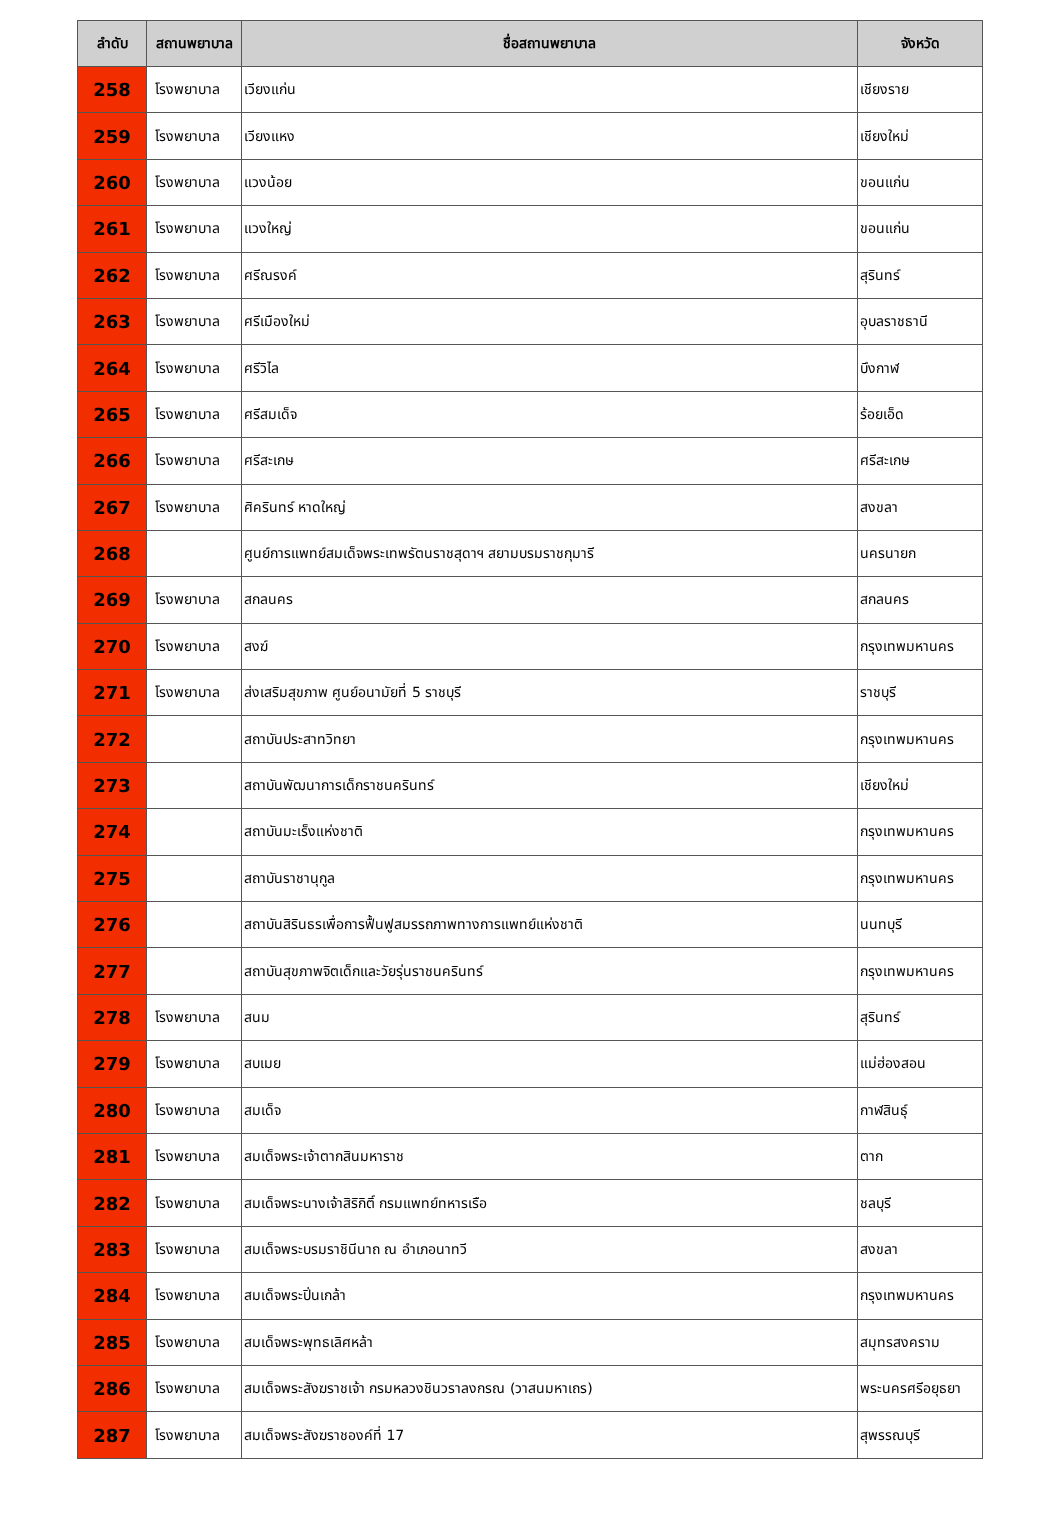| ลำดับ | สถานพยาบาล | ชื่อสถานพยาบาล | จังหวัด |
| --- | --- | --- | --- |
| 258 | โรงพยาบาล | เวียงแก่น | เชียงราย |
| 259 | โรงพยาบาล | เวียงแหง | เชียงใหม่ |
| 260 | โรงพยาบาล | แวงน้อย | ขอนแก่น |
| 261 | โรงพยาบาล | แวงใหญ่ | ขอนแก่น |
| 262 | โรงพยาบาล | ศรีณรงค์ | สุรินทร์ |
| 263 | โรงพยาบาล | ศรีเมืองใหม่ | อุบลราชธานี |
| 264 | โรงพยาบาล | ศรีวิไล | บึงกาฬ |
| 265 | โรงพยาบาล | ศรีสมเด็จ | ร้อยเอ็ด |
| 266 | โรงพยาบาล | ศรีสะเกษ | ศรีสะเกษ |
| 267 | โรงพยาบาล | ศิครินทร์ หาดใหญ่ | สงขลา |
| 268 | | ศูนย์การแพทย์สมเด็จพระเทพรัตนราชสุดาฯ สยามบรมราชกุมารี | นครนายก |
| 269 | โรงพยาบาล | สกลนคร | สกลนคร |
| 270 | โรงพยาบาล | สงฆ์ | กรุงเทพมหานคร |
| 271 | โรงพยาบาล | ส่งเสริมสุขภาพ ศูนย์อนามัยที่ 5 ราชบุรี | ราชบุรี |
| 272 | | สถาบันประสาทวิทยา | กรุงเทพมหานคร |
| 273 | | สถาบันพัฒนาการเด็กราชนครินทร์ | เชียงใหม่ |
| 274 | | สถาบันมะเร็งแห่งชาติ | กรุงเทพมหานคร |
| 275 | | สถาบันราชานุกูล | กรุงเทพมหานคร |
| 276 | | สถาบันสิรินธรเพื่อการฟื้นฟูสมรรถภาพทางการแพทย์แห่งชาติ | นนทบุรี |
| 277 | | สถาบันสุขภาพจิตเด็กและวัยรุ่นราชนครินทร์ | กรุงเทพมหานคร |
| 278 | โรงพยาบาล | สนม | สุรินทร์ |
| 279 | โรงพยาบาล | สบเมย | แม่ฮ่องสอน |
| 280 | โรงพยาบาล | สมเด็จ | กาฬสินธุ์ |
| 281 | โรงพยาบาล | สมเด็จพระเจ้าตากสินมหาราช | ตาก |
| 282 | โรงพยาบาล | สมเด็จพระนางเจ้าสิริกิติ์ กรมแพทย์ทหารเรือ | ชลบุรี |
| 283 | โรงพยาบาล | สมเด็จพระบรมราชินีนาถ ณ อำเภอนาทวี | สงขลา |
| 284 | โรงพยาบาล | สมเด็จพระปิ่นเกล้า | กรุงเทพมหานคร |
| 285 | โรงพยาบาล | สมเด็จพระพุทธเลิศหล้า | สมุทรสงคราม |
| 286 | โรงพยาบาล | สมเด็จพระสังฆราชเจ้า กรมหลวงชินวราลงกรณ (วาสนมหาเถร) | พระนครศรีอยุธยา |
| 287 | โรงพยาบาล | สมเด็จพระสังฆราชองค์ที่ 17 | สุพรรณบุรี |